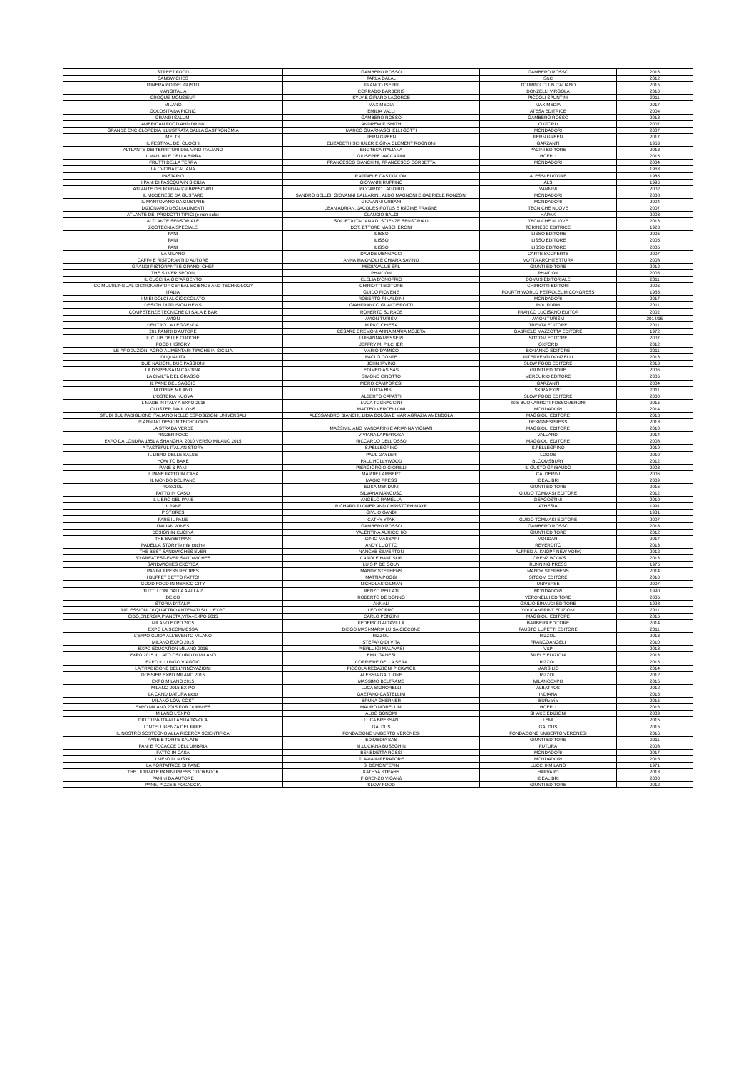| STREET FOOD | GAMBERO ROSSO | GAMBERO ROSSO | 2016 |
| SANDWICHES | TARLA DALAL | S&C | 2012 |
| ITINERARIO DEL GUSTO | FRANCO ISEPPI | TOURING CLUB ITALIANO | 2015 |
| MANGITALIA | CORRADO BARBERIS | DONZELLI VIRGOLA | 2010 |
| CROQUE-MONSIEUR | SYLVIE GIRARD-LAGORCE | PICCOLI SPUNTINI | 2011 |
| MILANO | MAX MEDIA | MAX MEDIA | 2017 |
| GOLOSITA DA PICNIC | EMILIA VALLI | ATESA EDITRICE | 2004 |
| GRANDI SALUMI | GAMBERO ROSSO | GAMBERO ROSSO | 2013 |
| AMERICAN FOOD AND DRINK | ANDREW F. SMITH | OXFORD | 2007 |
| GRANDE ENCICLOPEDIA ILLUSTRATA DALLA GASTRONOMIA | MARCO GUARNASCHELLI GOTTI | MONDADORI | 2007 |
| MELTS | FERN GREEN | FERN GREEN | 2017 |
| IL FESTIVAL DEI CUOCHI | ELIZABETH SCHULER E GINA CLEMENT ROGNONI | GARZANTI | 1953 |
| ALTLANTE DEI TERRITORI DEL VINO ITALIANO | ENOTECA ITALIANA | PACINI EDITORE | 2013 |
| IL MANUALE DELLA BIRRA | GIUSEPPE VACCARINI | HOEPLI | 2015 |
| FRUTTI DELLA TERRA | FRANCESCO BIANCHINI, FRANCESCO CORBETTA | MONDADORI | 2004 |
| LA CVCINA ITALIANA | | | 1963 |
| PASTARIO | RAFFAELE CASTIGLIONI | ALESSI EDITORE | 1985 |
| I PANI DI PASCQUA IN SICILIA | GIOVANNI RUFFINO | ALS | 1995 |
| ATLANTE DEI FORMAGGI BRESCIANI | RICCARDO LAGORIO | VANNINI | 2002 |
| IL MODENESE DA GUSTARE | SANDRO BELLEI, GIOVANNI BALLARINI, ALDO MAGNONI E GABRIELE RONZONI | MONDADORI | 2008 |
| IL MANTOVANO DA GUSTARE | GIOVANNI URBANI | MONDADORI | 2004 |
| DIZIONARIO DEGLI ALIMENTI | JEAN ADRIAN, JACQUES POTUS E RéGINE FRAGNE | TECNICHE NUOVE | 2007 |
| ATLANTE DEI PRODOTTI TIPICI (e non solo) | CLAUDIO BALDI | HAPAX | 2003 |
| ALTLANTE SENSORIALE | SOCIETà ITALIANA DI SCIENZE SENSORIALI | TECNICHE NUOVE | 2013 |
| ZOOTECNIA SPECIALE | DOT. ETTORE MASCHERONI | TORINESE EDITRICE | 1923 |
| PANI | ILISSO | ILISSO EDITORE | 2005 |
| PANI | ILISSO | ILISSO EDITORE | 2005 |
| PANI | ILISSO | ILISSO EDITORE | 2005 |
| LA MILANO | DAVIDE MENGACCI | CARTE SCOPERTE | 2007 |
| CAFFè E RISTORANTI D'AUTORE | ANNA MAIONOLI E CHIARA SAVINO | MOTTA ARCHITETTURA | 2008 |
| GRANDI RISTORANTI E GRANDI CHEF | MEDIAVALUE SRL | GIUNTI EDITORE | 2012 |
| THE SILVER SPOON | PHAIDON | PHAIDON | 2005 |
| IL CUCCHIAIO D'ARGENTO | CLELIA D'ONOFRIO | DOMUS EDITORIALE | 2011 |
| ICC MULTILINGUAL DICTIONARY OF CEREAL SCIENCE AND TECHNOLOGY | CHIRIOTTI EDITORE | CHIRIOTTI EDITORI | 2006 |
| ITALIA | GUIDO PIOVENE | FOURTH WORLD PETROLEUM CONGRESS | 1955 |
| I MIEI DOLCI AL CIOCCOLATO | ROBERTO RINALDINI | MONDADORI | 2017 |
| DESIGN DIFFUSION NEWS | GIANFRANCO GUALTIEROTTI | POLIFORM | 2011 |
| COMPETENZE TECNICHE DI SALA E BAR | RONERTO SURACE | FRANCO LUCISANO EDITOR | 2002 |
| AVION | AVION TURISM | AVION TURISM | 2014/15 |
| DENTRO LA LEGGENDA | MIRKO CHIESA | TRENTA EDITORE | 2011 |
| 201 PANINI D'AUTORE | CESARE CREMONI ANNA MARIA MOJETA | GABRIELE MAZZOTTA EDITORE | 1972 |
| IL CLUB DELLE CUOCHE | LUISANNA MESSERI | SITCOM EDITORE | 2007 |
| FOOD HISTORY | JEFFRY M. PILCHER | OXFORD | 2012 |
| LE PRODUZIONI AGRO-ALIMENTARI TIPICHE IN SICILIA | MARIO D'AMICO | BONANNO EDITORE | 2011 |
| DI QUALITA | PAOLO CONTE | INTERVENTI DONZELLI | 2013 |
| DUE NAZIONI, DUE PASSIONI | JOHN IRVING | SLOW FOOD EDITORE | 2013 |
| LA DISPENSA IN CANTINA | EDIMEDIAS SAS | GIUNTI EDITORE | 2006 |
| LA CIVILTà DEL GRASSO | SIMONE CINOTTO | MERCURIO EDITORE | 2005 |
| IL PANE DEL SAGGIO | PIERO CAMPORESI | GARZANTI | 2004 |
| NUTRIRE MILANO | LUCIA BISI | SKIRA EXPO | 2011 |
| L'OSTERIA NUOVA | ALBERTO CAPATTI | SLOW FOOD EDITORE | 2000 |
| IL MADE IN ITALY A EXPO 2015 | LUCA TOGNACCINI | ISIS BUONARROTI FOSSOMBRONI | 2015 |
| CLUSTER PAVILIONS | MATTEO VERCELLONI | MONDADORI | 2014 |
| STUDI SUL PADIGLIONE ITALIANO NELLE ESPOSIZIONI UNIVERSALI | ALESSANDRO BIANCHI, LIDIA BOLGIA E MARIAGRAZIA AMENDOLA | MAGGIOLI EDITORE | 2013 |
| PLANNING DESIGN TECHOLOGY | | DESIGNESPRESS | 2013 |
| LA STRADA VERDE | MASSIMILIANO MANDARINI E ARIANNA VIGNATI | MAGGIOLI EDITORE | 2010 |
| FINGER FOOD | VIVIANA LAPERTOSA | VALLARDI | 2014 |
| EXPO DA LONDRA 1851 A SHANGHAI 2010 VERSO MILANO 2015 | RICCARDO DELL'OSSO | MAGGIOLI EDITORE | 2008 |
| A TASTEFUL ITALIAN STORY | S.PELLEGRINO | S.PELLEGRINO | 2019 |
| IL LIBRO DELLE SALSE | PAUL GAYLER | LOGOS | 2010 |
| HOW TO BAKE | PAUL HOLLYWOOD | BLOOMSBURY | 2012 |
| PANE & PANI | PIERGIORGIO GIORILLI | IL GUSTO GRIBAUDO | 2003 |
| IL PANE FATTO IN CASA | MARJIE LAMBERT | CALDERINI | 2006 |
| IL MONDO DEL PANE | MAGIC PRESS | IDEALIBRI | 2009 |
| ROSCIOLI | ELISA MENDUNI | GIUNTI EDITORE | 2016 |
| FATTO IN CASO | SILVANA MANCUSO | GIUDO TOMMASI EDITORE | 2012 |
| IL LIBRO DEL PANE | ANGELO RAMELLA | DEAGOSTINI | 2010 |
| IL PANE | RICHARD PLONER AND CHRISTOPH MAYR | ATHESIA | 1991 |
| PISTORES | GIVLIO GANDI | | 1931 |
| FARE IL PANE | CATHY YTAK | GUIDO TOMMASI EDITORE | 2007 |
| ITALIAN WINES | GAMBERO ROSSO | GAMBERO ROSSO | 2018 |
| DESIGN IN CUCINA | VALENTINA AURICCHIO | GIUNTI EDITORE | 2012 |
| THE SWEETMAN | IGINIO MASSARI | MONDARI | 2017 |
| PADELLA STORY le mie cucine | ANDY LUOTTO | REVERDITO | 2013 |
| THE BEST SANDWICHES EVER | NANCYB SILVERTON | ALFRED A. KNOPF NEW YORK | 2012 |
| 50 GREATEST-EVER SANDWICHES | CAROLE HANDSLIP | LORENZ BOOKS | 2013 |
| SANDWICHES EXOTICA | LUIS P. DE GOUY | RUNNING PRESS | 1975 |
| PANINI PRESS RECIPES | MANDY STEPHENS | MANDY STEPHENS | 2014 |
| I BUFFET DETTO FATTO! | MATTIA POGGI | SITCOM EDITORE | 2010 |
| GOOD FOOD IN MEXICO CITY | NICHOLAS GILMAN | UNIVERSE | 2007 |
| TUTTI I CIBI DALLA A ALLA Z | RENZO PELLATI | MONDADORI | 1990 |
| DE.CO | ROBERTO DE DONNO | VERONELLI EDITORE | 2005 |
| STORIA D'ITALIA | ANNALI | GIULIO EINAUDI EDITORE | 1998 |
| RIFLESSIONI DI QUATTRO ANTENATI SULL'EXPO | LEO PORRO | YOUCANPRINT EDIZIONI | 2011 |
| CIBO,ENERGIA,PIANETA,VITA=EXPO 2015 | CARLO PONZINI | MAGGIOLI EDITORE | 2015 |
| MILANO EXPO 2015 | FEDERICO ALTAVILLA | BARBERA EDITORE | 2014 |
| EXPO LA SCOMMESSA | DIEGO MASI-MARIA LUISA CICCONE | FAUSTO LUPETTI EDITORE | 2011 |
| L'EXPO GUIDA ALL'EVENTO MILANO | RIZZOLI | RIZZOLI | 2013 |
| MILANO EXPO 2015 | STEFANO DI VITA | FRANCOANGELI | 2010 |
| EXPO EDUCATION MILANO 2015 | PIERLUIGI MALAVASI | V&P | 2013 |
| EXPO 2015 IL LATO OSCURO DI MILANO | EMIL GANESI | SILELE EDIZIONI | 2013 |
| EXPO IL LUNGO VIAGGIO | CORRIERE DELLA SERA | RIZZOLI | 2015 |
| LA TRADIZIONE DELL'INNOVAZIONI | PICCOLA REDAZIONI PICKWICK | MARSILIO | 2014 |
| DOSSIER EXPO MILANO 2015 | ALESSIA GALLIONE | RIZZOLI | 2012 |
| EXPO MILANO 2015 | MASSIMO BELTRAME | MILANOEXPO | 2015 |
| MILANO 2015:EX-PO | LUCA SIGNORELLI | ALBATROS | 2012 |
| LA CANDIDATURA expo | GAETANO CASTELLINI | INDIANA | 2015 |
| MILANO LOW COST | BRUNA GHERNER | BURvaria | 2015 |
| EXPO MILANO 2015 FOR DUMMIES | MAURO MORELLINI | HOEPLI | 2015 |
| MILANO L'EXPO | ALDO BONOMI | SHAKE EDIZIONI | 2009 |
| DIO CI INVITA ALLA SUA TAVOLA | LUCA BRESSAN | LEMI | 2015 |
| L'INTELLIGENZA DEL FARE | GALDUS | GALDUS | 2015 |
| IL NOSTRO SOSTEGNO ALLA RICERCA SCIENTIFICA | FONDAZIONE UMBERTO VERONESI | FONDAZIONE UMBERTO VERONESI | 2016 |
| PANE E TORTE SALATE | EDIMEDIA SAS | GIUNTI EDITORE | 2011 |
| PANI E FOCACCE DELL'UMBRIA | M.LUCIANA BUSEGHIN | FUTURA | 2008 |
| FATTO IN CASA | BENEDETTA ROSSI | MONDADORI | 2017 |
| I MENù DI MISYA | FLAVIA IMPERATORE | MONDADORI | 2015 |
| LA PORTATRICE DI PANE | S. DEMONTEPIN | LUCCHI-MILANO | 1971 |
| THE ULTIMATE PANINI PRESS COOKBOOK | KATHYA STRAHS | HARVARD | 2013 |
| PANINI DA AUTORE | FIORENZO VIGANò | IDEALIBRI | 2000 |
| PANE, PIZZE E FOCACCIA | SLOW FOOD | GIUNTI EDITORE | 2012 |